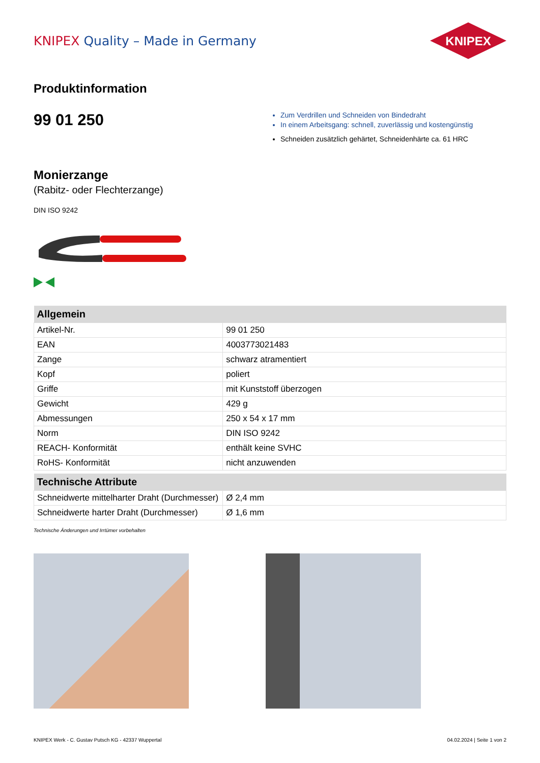KNIPEX Quality – Made in Germany
KNIPEX
Produktinformation
99 01 250
Zum Verdrillen und Schneiden von Bindedraht
In einem Arbeitsgang: schnell, zuverlässig und kostengünstig
Schneiden zusätzlich gehärtet, Schneidenhärte ca. 61 HRC
Monierzange
(Rabitz- oder Flechterzange)
DIN ISO 9242
| Allgemein | |
| --- | --- |
| Artikel-Nr. | 99 01 250 |
| EAN | 4003773021483 |
| Zange | schwarz atramentiert |
| Kopf | poliert |
| Griffe | mit Kunststoff überzogen |
| Gewicht | 429 g |
| Abmessungen | 250 x 54 x 17 mm |
| Norm | DIN ISO 9242 |
| REACH- Konformität | enthält keine SVHC |
| RoHS- Konformität | nicht anzuwenden |
| Technische Attribute | |
| --- | --- |
| Schneidwerte mittelharter Draht (Durchmesser) | Ø 2,4 mm |
| Schneidwerte harter Draht (Durchmesser) | Ø 1,6 mm |
Technische Änderungen und Irrtümer vorbehalten
KNIPEX Werk - C. Gustav Putsch KG - 42337 Wuppertal 04.02.2024 | Seite 1 von 2